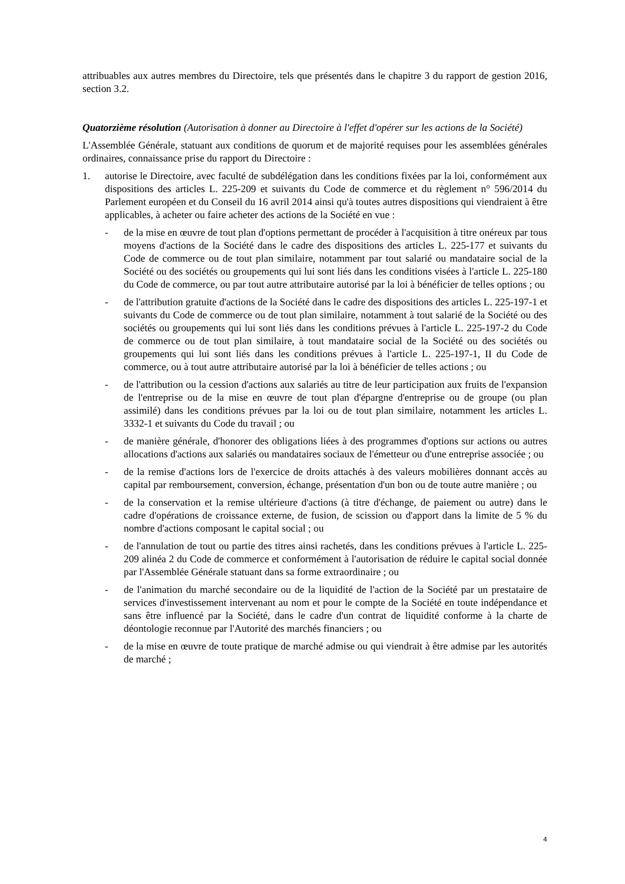attribuables aux autres membres du Directoire, tels que présentés dans le chapitre 3 du rapport de gestion 2016, section 3.2.
Quatorzième résolution (Autorisation à donner au Directoire à l'effet d'opérer sur les actions de la Société)
L'Assemblée Générale, statuant aux conditions de quorum et de majorité requises pour les assemblées générales ordinaires, connaissance prise du rapport du Directoire :
1. autorise le Directoire, avec faculté de subdélégation dans les conditions fixées par la loi, conformément aux dispositions des articles L. 225-209 et suivants du Code de commerce et du règlement n° 596/2014 du Parlement européen et du Conseil du 16 avril 2014 ainsi qu'à toutes autres dispositions qui viendraient à être applicables, à acheter ou faire acheter des actions de la Société en vue :
- de la mise en œuvre de tout plan d'options permettant de procéder à l'acquisition à titre onéreux par tous moyens d'actions de la Société dans le cadre des dispositions des articles L. 225-177 et suivants du Code de commerce ou de tout plan similaire, notamment par tout salarié ou mandataire social de la Société ou des sociétés ou groupements qui lui sont liés dans les conditions visées à l'article L. 225-180 du Code de commerce, ou par tout autre attributaire autorisé par la loi à bénéficier de telles options ; ou
- de l'attribution gratuite d'actions de la Société dans le cadre des dispositions des articles L. 225-197-1 et suivants du Code de commerce ou de tout plan similaire, notamment à tout salarié de la Société ou des sociétés ou groupements qui lui sont liés dans les conditions prévues à l'article L. 225-197-2 du Code de commerce ou de tout plan similaire, à tout mandataire social de la Société ou des sociétés ou groupements qui lui sont liés dans les conditions prévues à l'article L. 225-197-1, II du Code de commerce, ou à tout autre attributaire autorisé par la loi à bénéficier de telles actions ; ou
- de l'attribution ou la cession d'actions aux salariés au titre de leur participation aux fruits de l'expansion de l'entreprise ou de la mise en œuvre de tout plan d'épargne d'entreprise ou de groupe (ou plan assimilé) dans les conditions prévues par la loi ou de tout plan similaire, notamment les articles L. 3332-1 et suivants du Code du travail ; ou
- de manière générale, d'honorer des obligations liées à des programmes d'options sur actions ou autres allocations d'actions aux salariés ou mandataires sociaux de l'émetteur ou d'une entreprise associée ; ou
- de la remise d'actions lors de l'exercice de droits attachés à des valeurs mobilières donnant accès au capital par remboursement, conversion, échange, présentation d'un bon ou de toute autre manière ; ou
- de la conservation et la remise ultérieure d'actions (à titre d'échange, de paiement ou autre) dans le cadre d'opérations de croissance externe, de fusion, de scission ou d'apport dans la limite de 5 % du nombre d'actions composant le capital social ; ou
- de l'annulation de tout ou partie des titres ainsi rachetés, dans les conditions prévues à l'article L. 225-209 alinéa 2 du Code de commerce et conformément à l'autorisation de réduire le capital social donnée par l'Assemblée Générale statuant dans sa forme extraordinaire ; ou
- de l'animation du marché secondaire ou de la liquidité de l'action de la Société par un prestataire de services d'investissement intervenant au nom et pour le compte de la Société en toute indépendance et sans être influencé par la Société, dans le cadre d'un contrat de liquidité conforme à la charte de déontologie reconnue par l'Autorité des marchés financiers ; ou
- de la mise en œuvre de toute pratique de marché admise ou qui viendrait à être admise par les autorités de marché ;
4